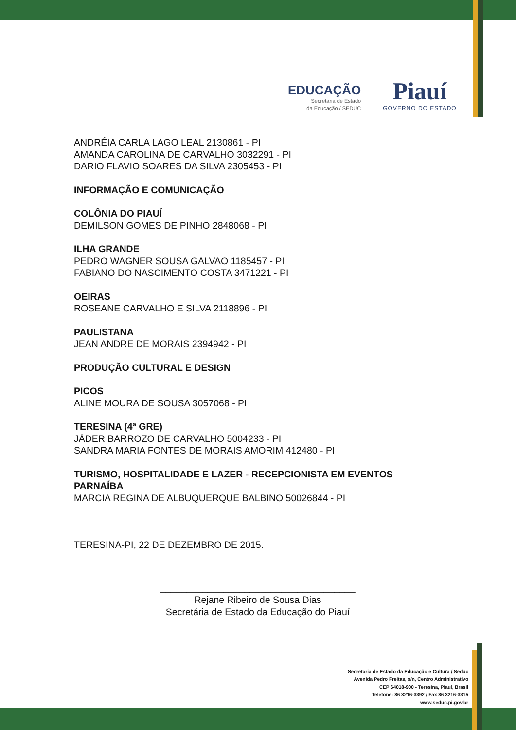EDUCAÇÃO
Secretaria de Estado
da Educação / SEDUC
Piauí
GOVERNO DO ESTADO
ANDRÉIA CARLA LAGO LEAL 2130861 - PI
AMANDA CAROLINA DE CARVALHO 3032291 - PI
DARIO FLAVIO SOARES DA SILVA 2305453 - PI
INFORMAÇÃO E COMUNICAÇÃO
COLÔNIA DO PIAUÍ
DEMILSON GOMES DE PINHO 2848068 - PI
ILHA GRANDE
PEDRO WAGNER SOUSA GALVAO 1185457 - PI
FABIANO DO NASCIMENTO COSTA 3471221 - PI
OEIRAS
ROSEANE CARVALHO E SILVA 2118896 - PI
PAULISTANA
JEAN ANDRE DE MORAIS 2394942 - PI
PRODUÇÃO CULTURAL E DESIGN
PICOS
ALINE MOURA DE SOUSA 3057068 - PI
TERESINA (4ª GRE)
JÁDER BARROZO DE CARVALHO 5004233 - PI
SANDRA MARIA FONTES DE MORAIS AMORIM 412480 - PI
TURISMO, HOSPITALIDADE E LAZER - RECEPCIONISTA EM EVENTOS
PARNAÍBA
MARCIA REGINA DE ALBUQUERQUE BALBINO 50026844 - PI
TERESINA-PI, 22 DE DEZEMBRO DE 2015.
_____________________________________
Rejane Ribeiro de Sousa Dias
Secretária de Estado da Educação do Piauí
Secretaria de Estado da Educação e Cultura / Seduc
Avenida Pedro Freitas, s/n, Centro Administrativo
CEP 64018-900 - Teresina, Piauí, Brasil
Telefone: 86 3216-3392 / Fax 86 3216-3315
www.seduc.pi.gov.br